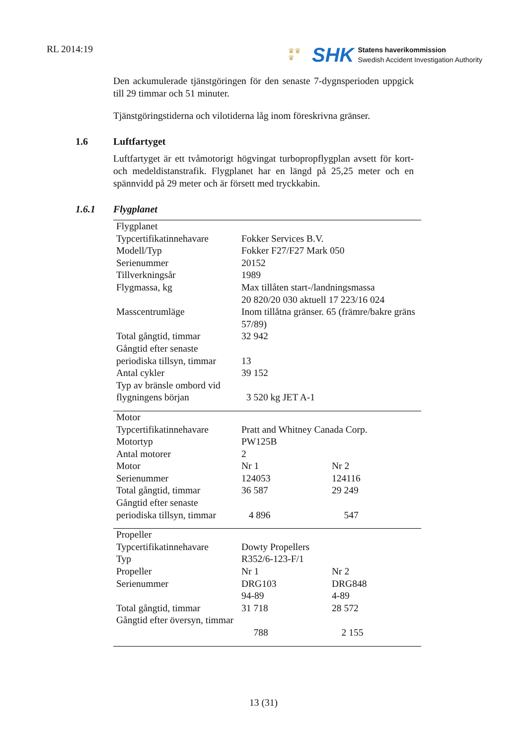RL 2014:19
♛♛
♛
SHK
Statens haverikommission
Swedish Accident Investigation Authority
Den ackumulerade tjänstgöringen för den senaste 7-dygnsperioden uppgick till 29 timmar och 51 minuter.
Tjänstgöringstiderna och vilotiderna låg inom föreskrivna gränser.
1.6 Luftfartyget
Luftfartyget är ett tvåmotorigt högvingat turbopropflygplan avsett för kort- och medeldistanstrafik. Flygplanet har en längd på 25,25 meter och en spännvidd på 29 meter och är försett med tryckkabin.
1.6.1 Flygplanet
| Flygplanet | | |
| Typcertifikatinnehavare | Fokker Services B.V. | |
| Modell/Typ | Fokker F27/F27 Mark 050 | |
| Serienummer | 20152 | |
| Tillverkningsår | 1989 | |
| Flygmassa, kg | Max tillåten start-/landningsmassa 20 820/20 030 aktuell 17 223/16 024 | |
| Masscentrumläge | Inom tillåtna gränser. 65 (främre/bakre gräns 57/89) | |
| Total gångtid, timmar | 32 942 | |
| Gångtid efter senaste periodiska tillsyn, timmar | 13 | |
| Antal cykler | 39 152 | |
| Typ av bränsle ombord vid flygningens början | 3 520 kg JET A-1 | |
| Motor | | |
| Typcertifikatinnehavare | Pratt and Whitney Canada Corp. | |
| Motortyp | PW125B | |
| Antal motorer | 2 | |
| Motor | Nr 1 | Nr 2 |
| Serienummer | 124053 | 124116 |
| Total gångtid, timmar | 36 587 | 29 249 |
| Gångtid efter senaste periodiska tillsyn, timmar | 4 896 | 547 |
| Propeller | | |
| Typcertifikatinnehavare | Dowty Propellers | |
| Typ | R352/6-123-F/1 | |
| Propeller | Nr 1 | Nr 2 |
| Serienummer | DRG103 94-89 | DRG848 4-89 |
| Total gångtid, timmar | 31 718 | 28 572 |
| Gångtid efter översyn, timmar | 788 | 2 155 |
13 (31)